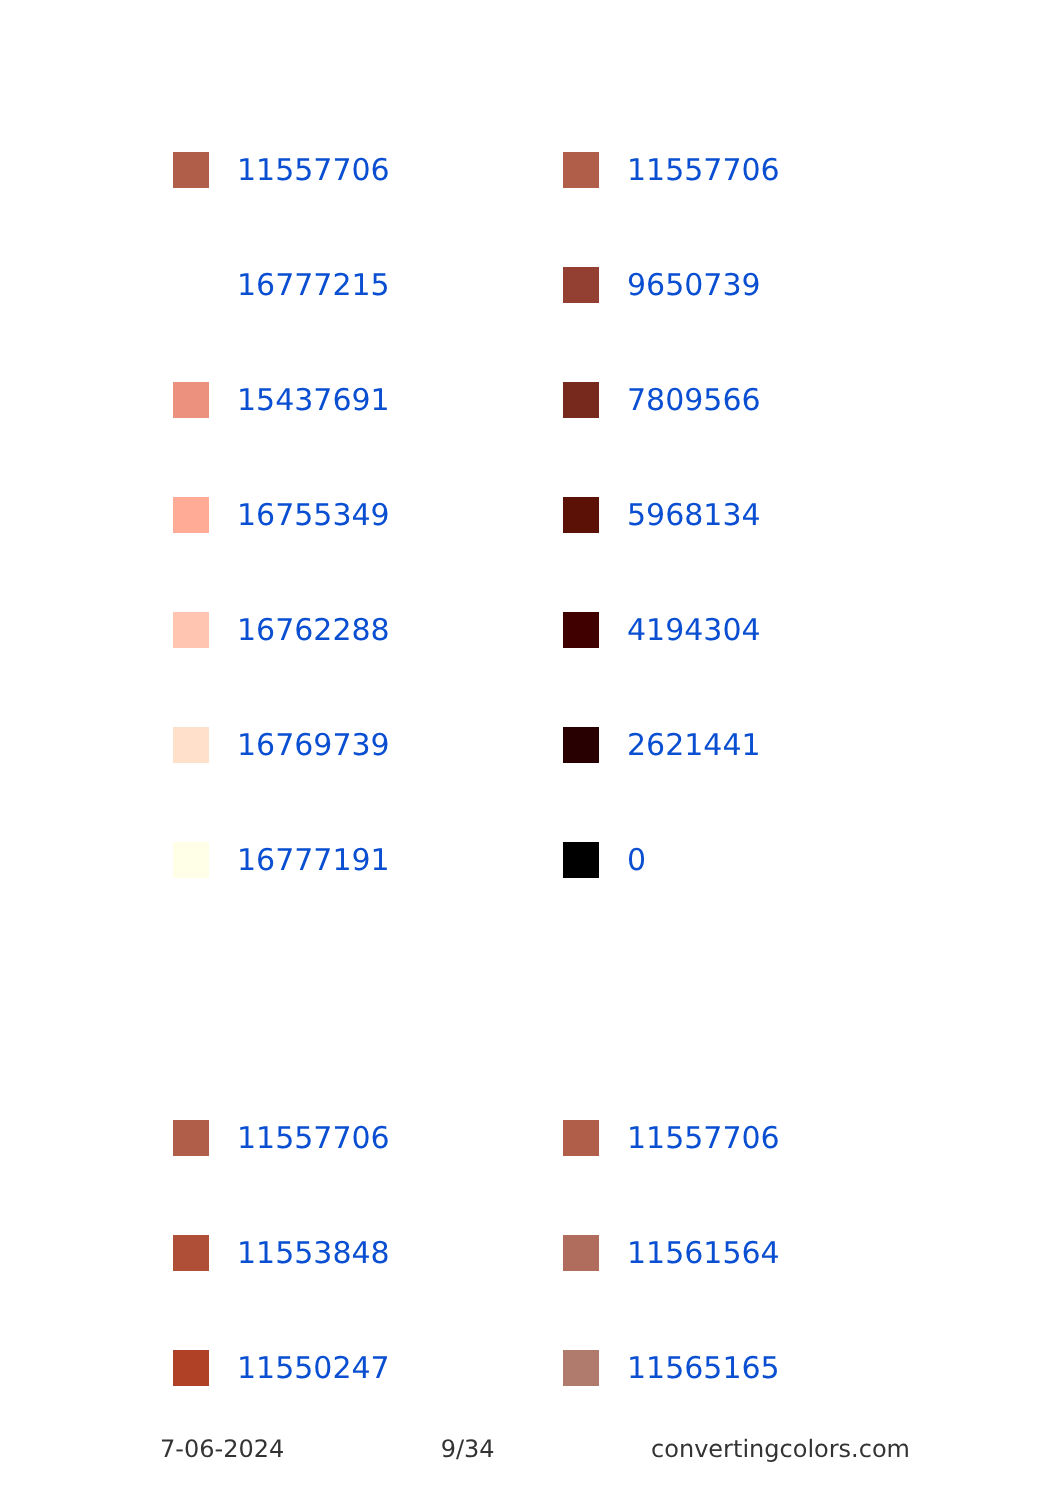11557706
11557706
16777215
9650739
15437691
7809566
16755349
5968134
16762288
4194304
16769739
2621441
16777191
0
11557706
11557706
11553848
11561564
11550247
11565165
7-06-2024 9/34 convertingcolors.com